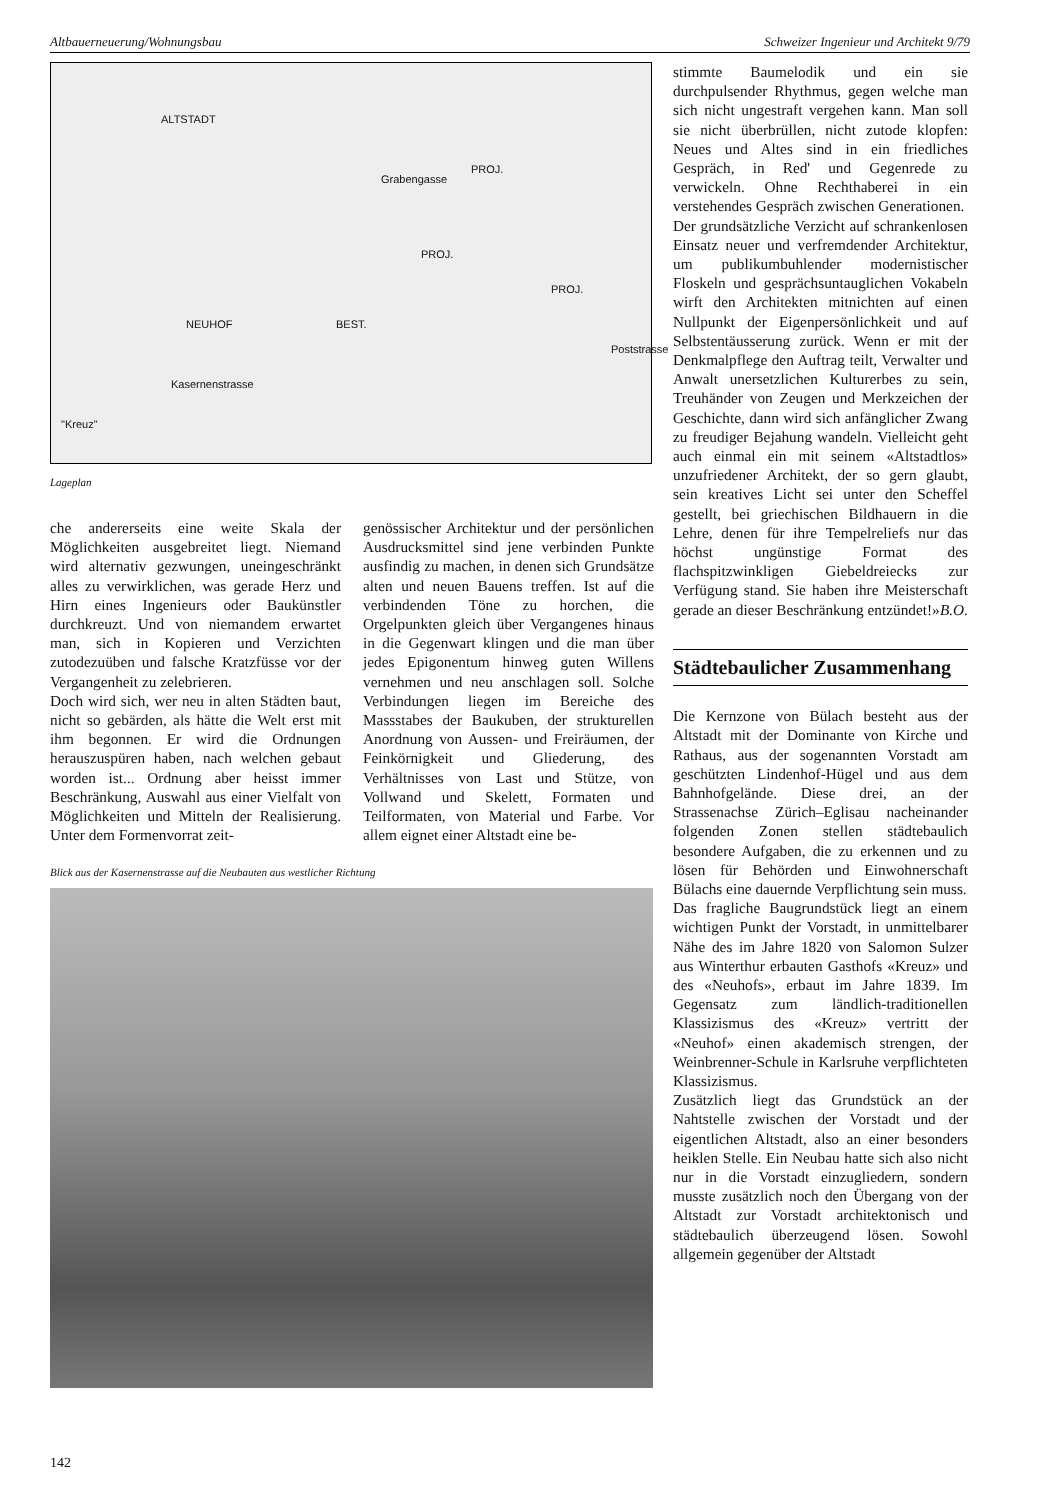Altbauerneuerung/Wohnungsbau Schweizer Ingenieur und Architekt 9/79
ALTSTADT
Grabengasse
PROJ.
PROJ.
PROJ.
NEUHOF BEST.
Kasernenstrasse
Poststrasse
"Kreuz"
Lageplan
che andererseits eine weite Skala der Möglichkeiten ausgebreitet liegt. Niemand wird alternativ gezwungen, uneingeschränkt alles zu verwirklichen, was gerade Herz und Hirn eines Ingenieurs oder Baukünstler durchkreuzt. Und von niemandem erwartet man, sich in Kopieren und Verzichten zutodezuüben und falsche Kratzfüsse vor der Vergangenheit zu zelebrieren.
Doch wird sich, wer neu in alten Städten baut, nicht so gebärden, als hätte die Welt erst mit ihm begonnen. Er wird die Ordnungen herauszuspüren haben, nach welchen gebaut worden ist... Ordnung aber heisst immer Beschränkung, Auswahl aus einer Vielfalt von Möglichkeiten und Mitteln der Realisierung. Unter dem Formenvorrat zeit-
genössischer Architektur und der persönlichen Ausdrucksmittel sind jene verbinden Punkte ausfindig zu machen, in denen sich Grundsätze alten und neuen Bauens treffen. Ist auf die verbindenden Töne zu horchen, die Orgelpunkten gleich über Vergangenes hinaus in die Gegenwart klingen und die man über jedes Epigonentum hinweg guten Willens vernehmen und neu anschlagen soll. Solche Verbindungen liegen im Bereiche des Massstabes der Baukuben, der strukturellen Anordnung von Aussen- und Freiräumen, der Feinkörnigkeit und Gliederung, des Verhältnisses von Last und Stütze, von Vollwand und Skelett, Formaten und Teilformaten, von Material und Farbe. Vor allem eignet einer Altstadt eine be-
Blick aus der Kasernenstrasse auf die Neubauten aus westlicher Richtung
stimmte Baumelodik und ein sie durchpulsender Rhythmus, gegen welche man sich nicht ungestraft vergehen kann. Man soll sie nicht überbrüllen, nicht zutode klopfen: Neues und Altes sind in ein friedliches Gespräch, in Red' und Gegenrede zu verwickeln. Ohne Rechthaberei in ein verstehendes Gespräch zwischen Generationen.
Der grundsätzliche Verzicht auf schrankenlosen Einsatz neuer und verfremdender Architektur, um publikumbuhlender modernistischer Floskeln und gesprächsuntauglichen Vokabeln wirft den Architekten mitnichten auf einen Nullpunkt der Eigenpersönlichkeit und auf Selbstentäusserung zurück. Wenn er mit der Denkmalpflege den Auftrag teilt, Verwalter und Anwalt unersetzlichen Kulturerbes zu sein, Treuhänder von Zeugen und Merkzeichen der Geschichte, dann wird sich anfänglicher Zwang zu freudiger Bejahung wandeln. Vielleicht geht auch einmal ein mit seinem «Altstadtlos» unzufriedener Architekt, der so gern glaubt, sein kreatives Licht sei unter den Scheffel gestellt, bei griechischen Bildhauern in die Lehre, denen für ihre Tempelreliefs nur das höchst ungünstige Format des flachspitzwinkligen Giebeldreiecks zur Verfügung stand. Sie haben ihre Meisterschaft gerade an dieser Beschränkung entzündet!» B.O.
Städtebaulicher Zusammenhang
Die Kernzone von Bülach besteht aus der Altstadt mit der Dominante von Kirche und Rathaus, aus der sogenannten Vorstadt am geschützten Lindenhof-Hügel und aus dem Bahnhofgelände. Diese drei, an der Strassenachse Zürich–Eglisau nacheinander folgenden Zonen stellen städtebaulich besondere Aufgaben, die zu erkennen und zu lösen für Behörden und Einwohnerschaft Bülachs eine dauernde Verpflichtung sein muss.
Das fragliche Baugrundstück liegt an einem wichtigen Punkt der Vorstadt, in unmittelbarer Nähe des im Jahre 1820 von Salomon Sulzer aus Winterthur erbauten Gasthofs «Kreuz» und des «Neuhofs», erbaut im Jahre 1839. Im Gegensatz zum ländlich-traditionellen Klassizismus des «Kreuz» vertritt der «Neuhof» einen akademisch strengen, der Weinbrenner-Schule in Karlsruhe verpflichteten Klassizismus.
Zusätzlich liegt das Grundstück an der Nahtstelle zwischen der Vorstadt und der eigentlichen Altstadt, also an einer besonders heiklen Stelle. Ein Neubau hatte sich also nicht nur in die Vorstadt einzugliedern, sondern musste zusätzlich noch den Übergang von der Altstadt zur Vorstadt architektonisch und städtebaulich überzeugend lösen. Sowohl allgemein gegenüber der Altstadt
142